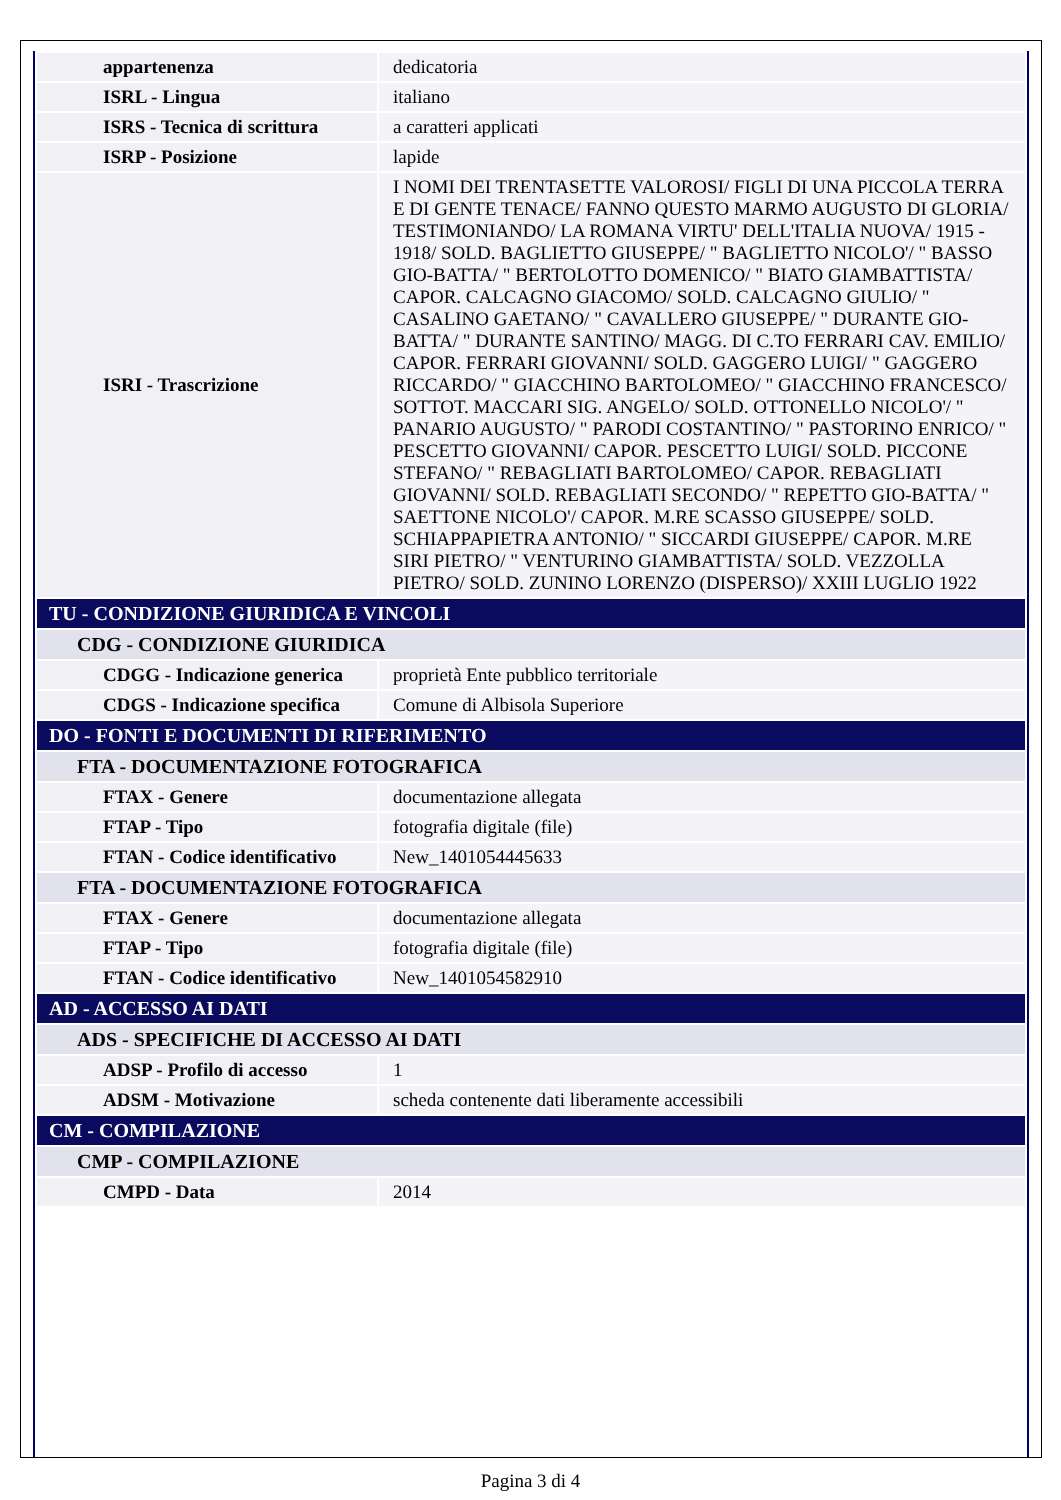| appartenenza | dedicatoria |
| ISRL - Lingua | italiano |
| ISRS - Tecnica di scrittura | a caratteri applicati |
| ISRP - Posizione | lapide |
| ISRI - Trascrizione | I NOMI DEI TRENTASETTE VALOROSI/ FIGLI DI UNA PICCOLA TERRA E DI GENTE TENACE/ FANNO QUESTO MARMO AUGUSTO DI GLORIA/ TESTIMONIANDO/ LA ROMANA VIRTU' DELL'ITALIA NUOVA/ 1915 - 1918/ SOLD. BAGLIETTO GIUSEPPE/ " BAGLIETTO NICOLO'/ " BASSO GIO-BATTA/ " BERTOLOTTO DOMENICO/ " BIATO GIAMBATTISTA/ CAPOR. CALCAGNO GIACOMO/ SOLD. CALCAGNO GIULIO/ " CASALINO GAETANO/ " CAVALLERO GIUSEPPE/ " DURANTE GIO-BATTA/ " DURANTE SANTINO/ MAGG. DI C.TO FERRARI CAV. EMILIO/ CAPOR. FERRARI GIOVANNI/ SOLD. GAGGERO LUIGI/ " GAGGERO RICCARDO/ " GIACCHINO BARTOLOMEO/ " GIACCHINO FRANCESCO/ SOTTOT. MACCARI SIG. ANGELO/ SOLD. OTTONELLO NICOLO'/ " PANARIO AUGUSTO/ " PARODI COSTANTINO/ " PASTORINO ENRICO/ " PESCETTO GIOVANNI/ CAPOR. PESCETTO LUIGI/ SOLD. PICCONE STEFANO/ " REBAGLIATI BARTOLOMEO/ CAPOR. REBAGLIATI GIOVANNI/ SOLD. REBAGLIATI SECONDO/ " REPETTO GIO-BATTA/ " SAETTONE NICOLO'/ CAPOR. M.RE SCASSO GIUSEPPE/ SOLD. SCHIAPPAPIETRA ANTONIO/ " SICCARDI GIUSEPPE/ CAPOR. M.RE SIRI PIETRO/ " VENTURINO GIAMBATTISTA/ SOLD. VEZZOLLA PIETRO/ SOLD. ZUNINO LORENZO (DISPERSO)/ XXIII LUGLIO 1922 |
| TU - CONDIZIONE GIURIDICA E VINCOLI | |
| CDG - CONDIZIONE GIURIDICA | |
| CDGG - Indicazione generica | proprietà Ente pubblico territoriale |
| CDGS - Indicazione specifica | Comune di Albisola Superiore |
| DO - FONTI E DOCUMENTI DI RIFERIMENTO | |
| FTA - DOCUMENTAZIONE FOTOGRAFICA | |
| FTAX - Genere | documentazione allegata |
| FTAP - Tipo | fotografia digitale (file) |
| FTAN - Codice identificativo | New_1401054445633 |
| FTA - DOCUMENTAZIONE FOTOGRAFICA | |
| FTAX - Genere | documentazione allegata |
| FTAP - Tipo | fotografia digitale (file) |
| FTAN - Codice identificativo | New_1401054582910 |
| AD - ACCESSO AI DATI | |
| ADS - SPECIFICHE DI ACCESSO AI DATI | |
| ADSP - Profilo di accesso | 1 |
| ADSM - Motivazione | scheda contenente dati liberamente accessibili |
| CM - COMPILAZIONE | |
| CMP - COMPILAZIONE | |
| CMPD - Data | 2014 |
Pagina 3 di 4